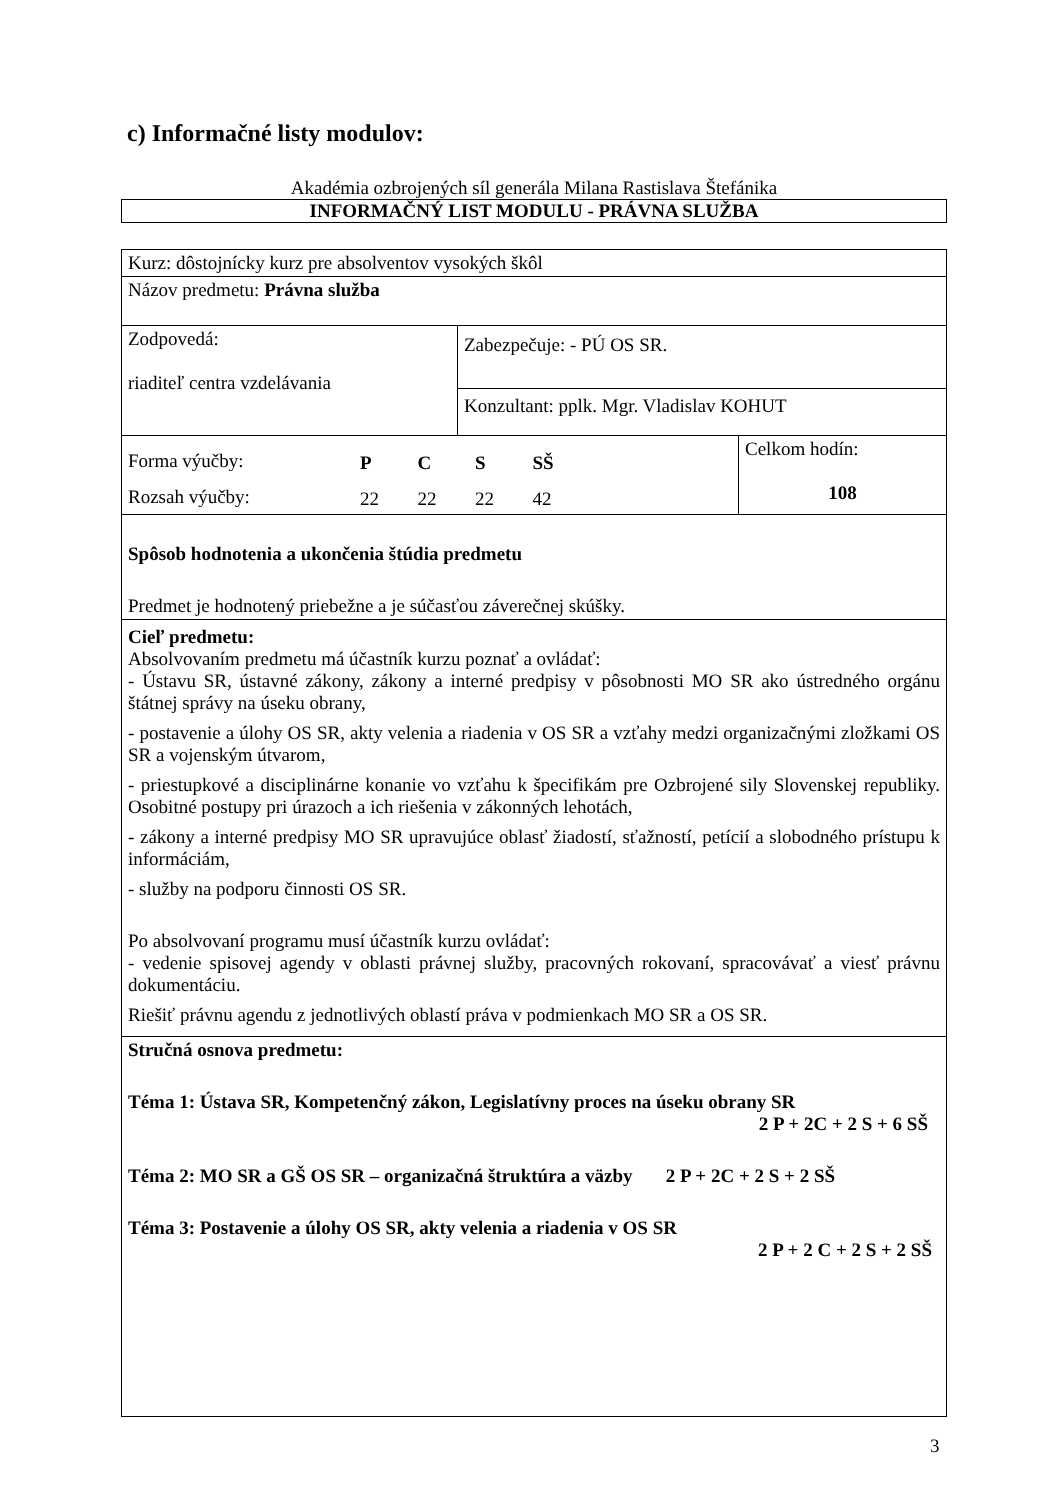c) Informačné listy modulov:
Akadémia ozbrojených síl generála Milana Rastislava Štefánika
INFORMAČNÝ LIST MODULU - PRÁVNA SLUŽBA
| Kurz: dôstojnícky kurz pre absolventov vysokých škôl | | |
| Názov predmetu: Právna služba | | |
| Zodpovedá: riaditeľ centra vzdelávania | Zabezpečuje: - PÚ OS SR. | |
| | Konzultant: pplk. Mgr. Vladislav KOHUT | |
| / Forma výučby: / P / C / S / SŠ / / Rozsah výučby: / 22 / 22 / 22 / 42 / | | Celkom hodín: 108 |
| Spôsob hodnotenia a ukončenia štúdia predmetu Predmet je hodnotený priebežne a je súčasťou záverečnej skúšky. | | |
| Cieľ predmetu: Absolvovaním predmetu má účastník kurzu poznať a ovládať: - Ústavu SR, ústavné zákony, zákony a interné predpisy v pôsobnosti MO SR ako ústredného orgánu štátnej správy na úseku obrany, - postavenie a úlohy OS SR, akty velenia a riadenia v OS SR a vzťahy medzi organizačnými zložkami OS SR a vojenským útvarom, - priestupkové a disciplinárne konanie vo vzťahu k špecifikám pre Ozbrojené sily Slovenskej republiky. Osobitné postupy pri úrazoch a ich riešenia v zákonných lehotách, - zákony a interné predpisy MO SR upravujúce oblasť žiadostí, sťažností, petícií a slobodného prístupu k informáciám, - služby na podporu činnosti OS SR. Po absolvovaní programu musí účastník kurzu ovládať: - vedenie spisovej agendy v oblasti právnej služby, pracovných rokovaní, spracovávať a viesť právnu dokumentáciu. Riešiť právnu agendu z jednotlivých oblastí práva v podmienkach MO SR a OS SR. | | |
| Stručná osnova predmetu: Téma 1: Ústava SR, Kompetenčný zákon, Legislatívny proces na úseku obrany SR 2 P + 2C + 2 S + 6 SŠ Téma 2: MO SR a GŠ OS SR – organizačná štruktúra a väzby 2 P + 2C + 2 S + 2 SŠ Téma 3: Postavenie a úlohy OS SR, akty velenia a riadenia v OS SR 2 P + 2 C + 2 S + 2 SŠ | | |
3